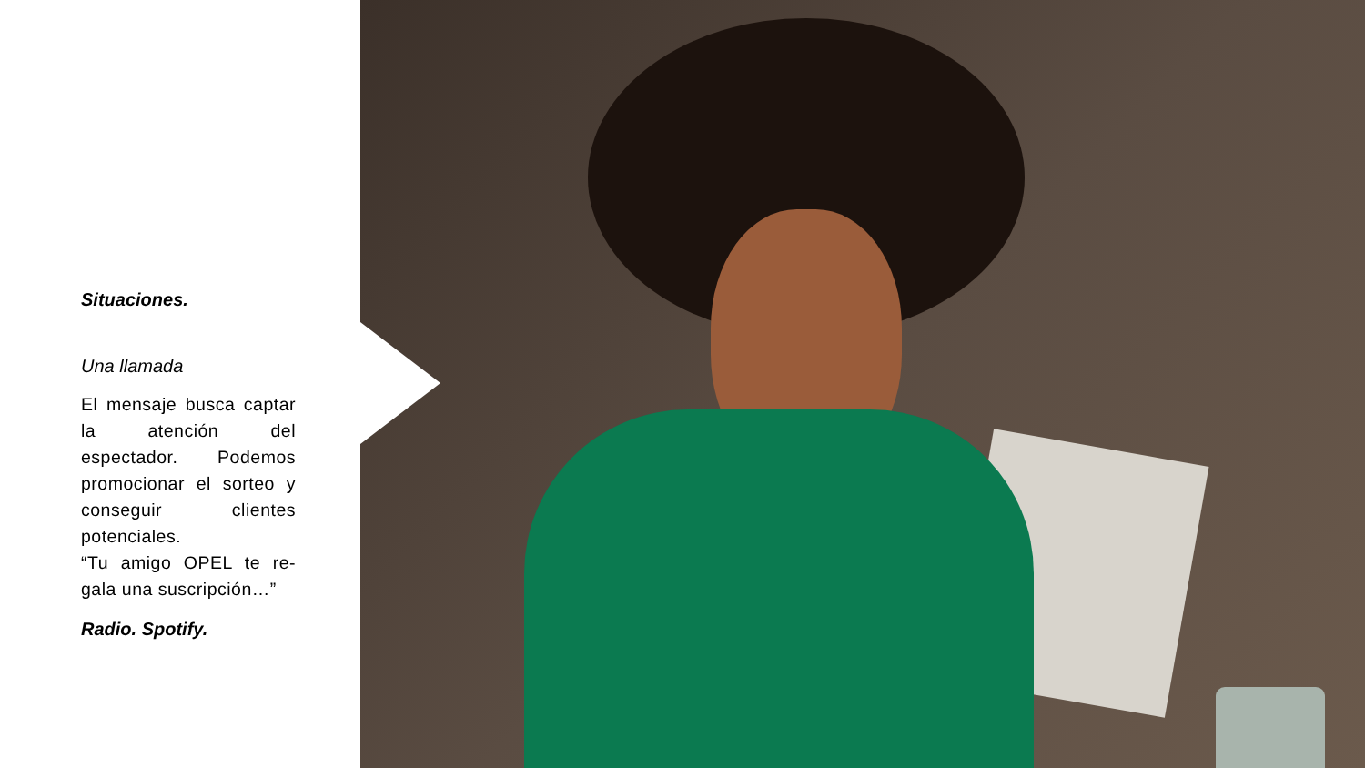Situaciones.
Una llamada
El mensaje busca captar la atención del espectador. Podemos promocionar el sorteo y conseguir clientes potenciales.
“Tu amigo OPEL te re-gala una suscripción…”
Radio. Spotify.